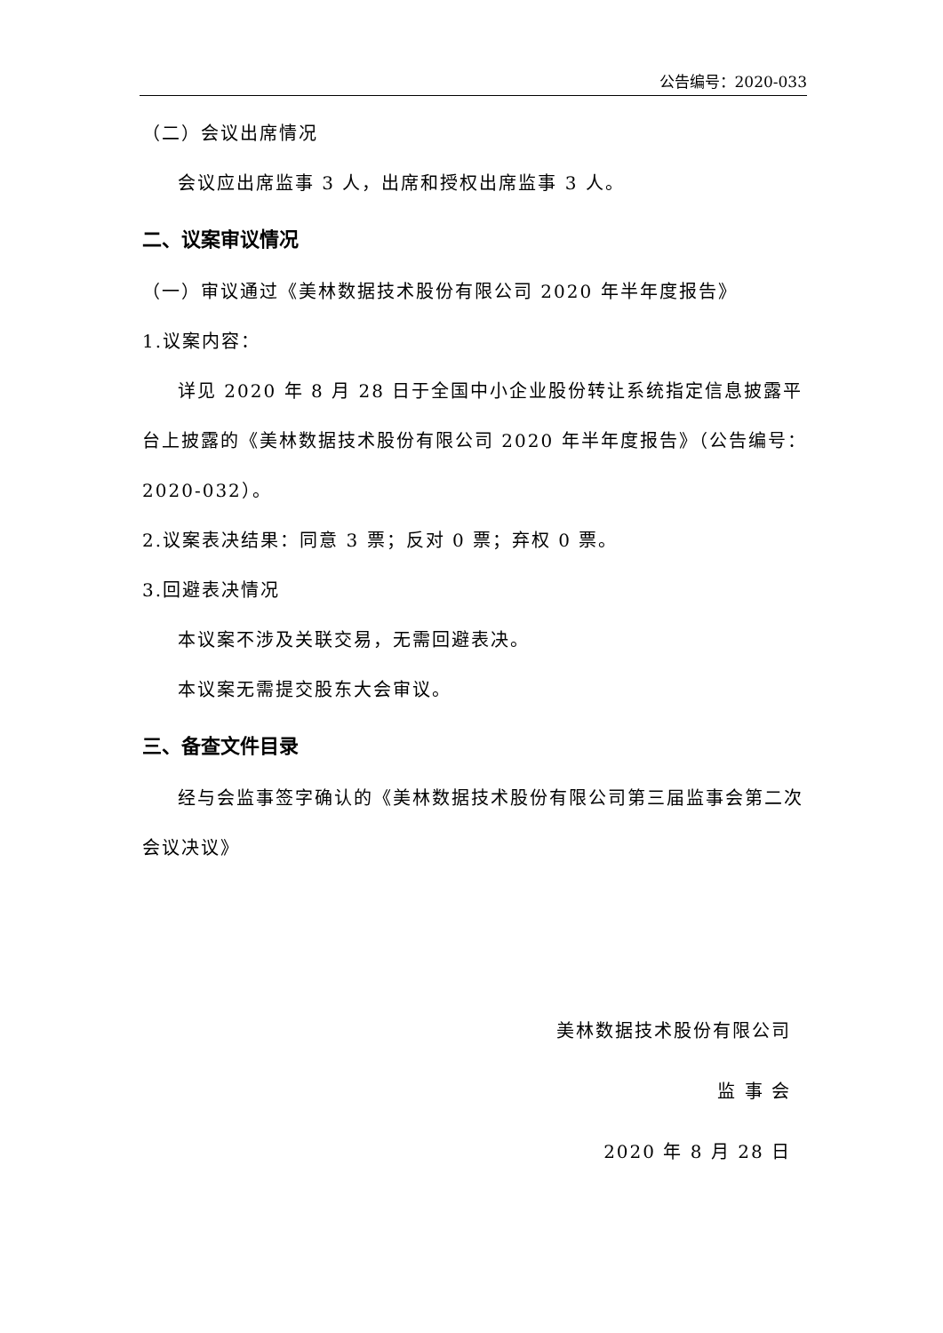公告编号：2020-033
（二）会议出席情况
会议应出席监事 3 人，出席和授权出席监事 3 人。
二、议案审议情况
（一）审议通过《美林数据技术股份有限公司 2020 年半年度报告》
1.议案内容：
详见 2020 年 8 月 28 日于全国中小企业股份转让系统指定信息披露平台上披露的《美林数据技术股份有限公司 2020 年半年度报告》（公告编号：2020-032）。
2.议案表决结果：同意 3 票；反对 0 票；弃权 0 票。
3.回避表决情况
本议案不涉及关联交易，无需回避表决。
本议案无需提交股东大会审议。
三、备查文件目录
经与会监事签字确认的《美林数据技术股份有限公司第三届监事会第二次会议决议》
美林数据技术股份有限公司
监 事 会
2020 年 8 月 28 日